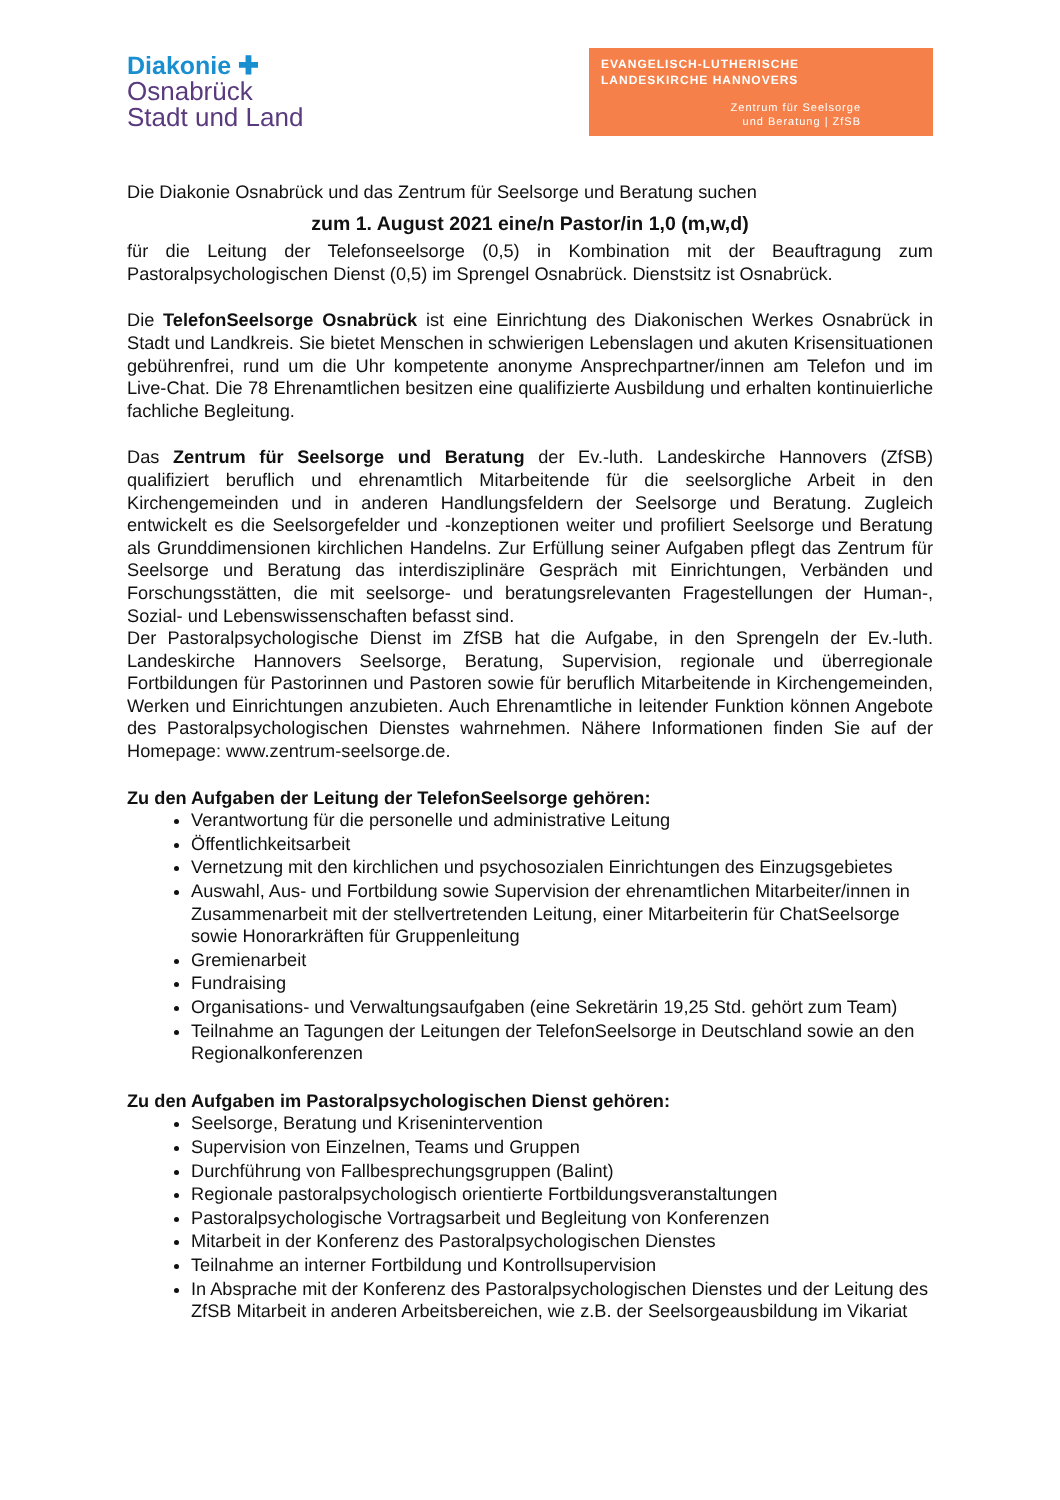Diakonie ✚
Osnabrück
Stadt und Land
EVANGELISCH-LUTHERISCHE
LANDESKIRCHE HANNOVERS
Zentrum für Seelsorge
und Beratung | ZfSB
Die Diakonie Osnabrück und das Zentrum für Seelsorge und Beratung suchen
zum 1. August 2021 eine/n Pastor/in 1,0 (m,w,d)
für die Leitung der Telefonseelsorge (0,5) in Kombination mit der Beauftragung zum Pastoralpsychologischen Dienst (0,5) im Sprengel Osnabrück. Dienstsitz ist Osnabrück.
Die TelefonSeelsorge Osnabrück ist eine Einrichtung des Diakonischen Werkes Osnabrück in Stadt und Landkreis. Sie bietet Menschen in schwierigen Lebenslagen und akuten Krisensituationen gebührenfrei, rund um die Uhr kompetente anonyme Ansprechpartner/innen am Telefon und im Live-Chat. Die 78 Ehrenamtlichen besitzen eine qualifizierte Ausbildung und erhalten kontinuierliche fachliche Begleitung.
Das Zentrum für Seelsorge und Beratung der Ev.-luth. Landeskirche Hannovers (ZfSB) qualifiziert beruflich und ehrenamtlich Mitarbeitende für die seelsorgliche Arbeit in den Kirchengemeinden und in anderen Handlungsfeldern der Seelsorge und Beratung. Zugleich entwickelt es die Seelsorgefelder und -konzeptionen weiter und profiliert Seelsorge und Beratung als Grunddimensionen kirchlichen Handelns. Zur Erfüllung seiner Aufgaben pflegt das Zentrum für Seelsorge und Beratung das interdisziplinäre Gespräch mit Einrichtungen, Verbänden und Forschungsstätten, die mit seelsorge- und beratungsrelevanten Fragestellungen der Human-, Sozial- und Lebenswissenschaften befasst sind.
Der Pastoralpsychologische Dienst im ZfSB hat die Aufgabe, in den Sprengeln der Ev.-luth. Landeskirche Hannovers Seelsorge, Beratung, Supervision, regionale und überregionale Fortbildungen für Pastorinnen und Pastoren sowie für beruflich Mitarbeitende in Kirchengemeinden, Werken und Einrichtungen anzubieten. Auch Ehrenamtliche in leitender Funktion können Angebote des Pastoralpsychologischen Dienstes wahrnehmen. Nähere Informationen finden Sie auf der Homepage: www.zentrum-seelsorge.de.
Zu den Aufgaben der Leitung der TelefonSeelsorge gehören:
Verantwortung für die personelle und administrative Leitung
Öffentlichkeitsarbeit
Vernetzung mit den kirchlichen und psychosozialen Einrichtungen des Einzugsgebietes
Auswahl, Aus- und Fortbildung sowie Supervision der ehrenamtlichen Mitarbeiter/innen in Zusammenarbeit mit der stellvertretenden Leitung, einer Mitarbeiterin für ChatSeelsorge sowie Honorarkräften für Gruppenleitung
Gremienarbeit
Fundraising
Organisations- und Verwaltungsaufgaben (eine Sekretärin 19,25 Std. gehört zum Team)
Teilnahme an Tagungen der Leitungen der TelefonSeelsorge in Deutschland sowie an den Regionalkonferenzen
Zu den Aufgaben im Pastoralpsychologischen Dienst gehören:
Seelsorge, Beratung und Krisenintervention
Supervision von Einzelnen, Teams und Gruppen
Durchführung von Fallbesprechungsgruppen (Balint)
Regionale pastoralpsychologisch orientierte Fortbildungsveranstaltungen
Pastoralpsychologische Vortragsarbeit und Begleitung von Konferenzen
Mitarbeit in der Konferenz des Pastoralpsychologischen Dienstes
Teilnahme an interner Fortbildung und Kontrollsupervision
In Absprache mit der Konferenz des Pastoralpsychologischen Dienstes und der Leitung des ZfSB Mitarbeit in anderen Arbeitsbereichen, wie z.B. der Seelsorgeausbildung im Vikariat